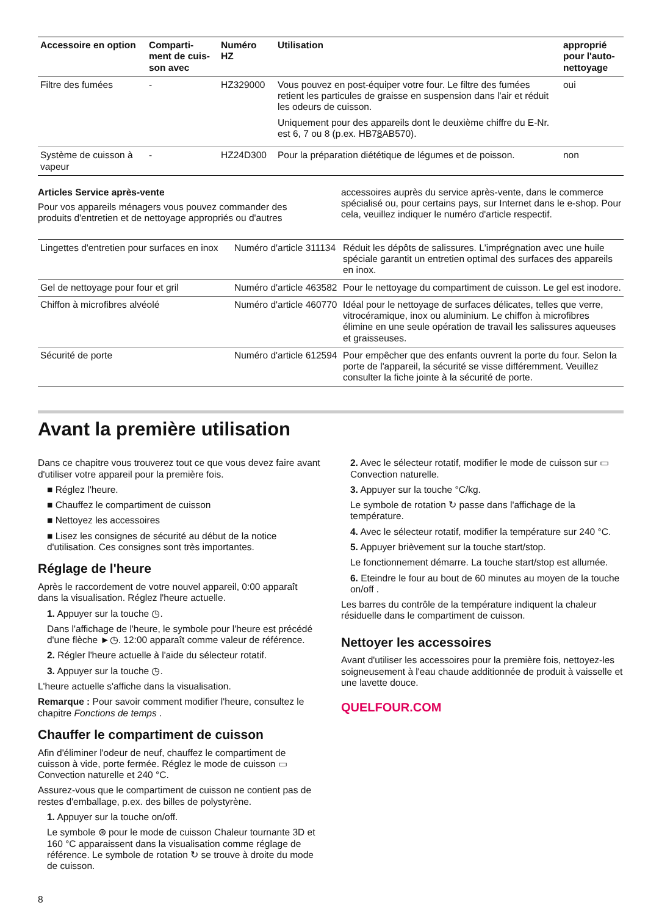| Accessoire en option | Comparti- ment de cuis- son avec | Numéro HZ | Utilisation | approprié pour l'auto-nettoyage |
| --- | --- | --- | --- | --- |
| Filtre des fumées | - | HZ329000 | Vous pouvez en post-équiper votre four. Le filtre des fumées retient les particules de graisse en suspension dans l'air et réduit les odeurs de cuisson. Uniquement pour des appareils dont le deuxième chiffre du E-Nr. est 6, 7 ou 8 (p.ex. HB7 8 AB570). | oui |
| Système de cuisson à vapeur | - | HZ24D300 | Pour la préparation diététique de légumes et de poisson. | non |
Articles Service après-vente
Pour vos appareils ménagers vous pouvez commander des produits d'entretien et de nettoyage appropriés ou d'autres
accessoires auprès du service après-vente, dans le commerce spécialisé ou, pour certains pays, sur Internet dans le e-shop. Pour cela, veuillez indiquer le numéro d'article respectif.
| Lingettes d'entretien pour surfaces en inox | Numéro d'article 311134 | Réduit les dépôts de salissures. L'imprégnation avec une huile spéciale garantit un entretien optimal des surfaces des appareils en inox. |
| Gel de nettoyage pour four et gril | Numéro d'article 463582 | Pour le nettoyage du compartiment de cuisson. Le gel est inodore. |
| Chiffon à microfibres alvéolé | Numéro d'article 460770 | Idéal pour le nettoyage de surfaces délicates, telles que verre, vitrocéramique, inox ou aluminium. Le chiffon à microfibres élimine en une seule opération de travail les salissures aqueuses et graisseuses. |
| Sécurité de porte | Numéro d'article 612594 | Pour empêcher que des enfants ouvrent la porte du four. Selon la porte de l'appareil, la sécurité se visse différemment. Veuillez consulter la fiche jointe à la sécurité de porte. |
Avant la première utilisation
Dans ce chapitre vous trouverez tout ce que vous devez faire avant d'utiliser votre appareil pour la première fois.
■ Réglez l'heure.
■ Chauffez le compartiment de cuisson
■ Nettoyez les accessoires
■ Lisez les consignes de sécurité au début de la notice d'utilisation. Ces consignes sont très importantes.
Réglage de l'heure
Après le raccordement de votre nouvel appareil, 0:00 apparaît dans la visualisation. Réglez l'heure actuelle.
1. Appuyer sur la touche ◷.
Dans l'affichage de l'heure, le symbole pour l'heure est précédé d'une flèche ►◷. 12:00 apparaît comme valeur de référence.
2. Régler l'heure actuelle à l'aide du sélecteur rotatif.
3. Appuyer sur la touche ◷.
L'heure actuelle s'affiche dans la visualisation.
Remarque : Pour savoir comment modifier l'heure, consultez le chapitre Fonctions de temps .
Chauffer le compartiment de cuisson
Afin d'éliminer l'odeur de neuf, chauffez le compartiment de cuisson à vide, porte fermée. Réglez le mode de cuisson ▭ Convection naturelle et 240 °C.
Assurez-vous que le compartiment de cuisson ne contient pas de restes d'emballage, p.ex. des billes de polystyrène.
1. Appuyer sur la touche on/off.
Le symbole ⊛ pour le mode de cuisson Chaleur tournante 3D et 160 °C apparaissent dans la visualisation comme réglage de référence. Le symbole de rotation ↻ se trouve à droite du mode de cuisson.
2. Avec le sélecteur rotatif, modifier le mode de cuisson sur ▭ Convection naturelle.
3. Appuyer sur la touche °C/kg.
Le symbole de rotation ↻ passe dans l'affichage de la température.
4. Avec le sélecteur rotatif, modifier la température sur 240 °C.
5. Appuyer brièvement sur la touche start/stop.
Le fonctionnement démarre. La touche start/stop est allumée.
6. Eteindre le four au bout de 60 minutes au moyen de la touche on/off .
Les barres du contrôle de la température indiquent la chaleur résiduelle dans le compartiment de cuisson.
Nettoyer les accessoires
Avant d'utiliser les accessoires pour la première fois, nettoyez-les soigneusement à l'eau chaude additionnée de produit à vaisselle et une lavette douce.
QUELFOUR.COM
8